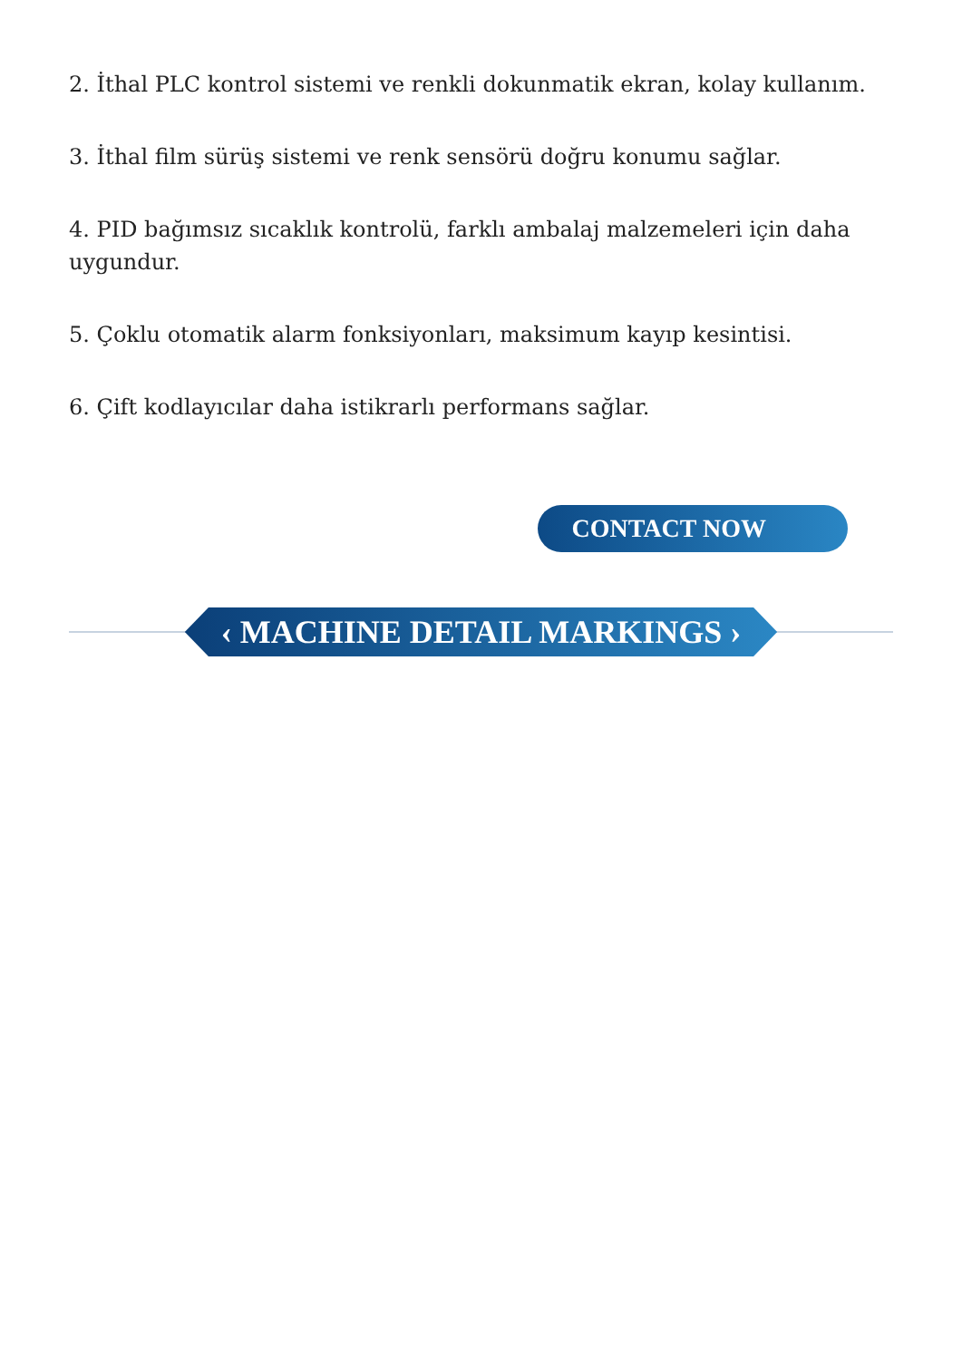2. İthal PLC kontrol sistemi ve renkli dokunmatik ekran, kolay kullanım.
3. İthal film sürüş sistemi ve renk sensörü doğru konumu sağlar.
4. PID bağımsız sıcaklık kontrolü, farklı ambalaj malzemeleri için daha uygundur.
5. Çoklu otomatik alarm fonksiyonları, maksimum kayıp kesintisi.
6. Çift kodlayıcılar daha istikrarlı performans sağlar.
CONTACT NOW
‹ MACHINE DETAIL MARKINGS ›